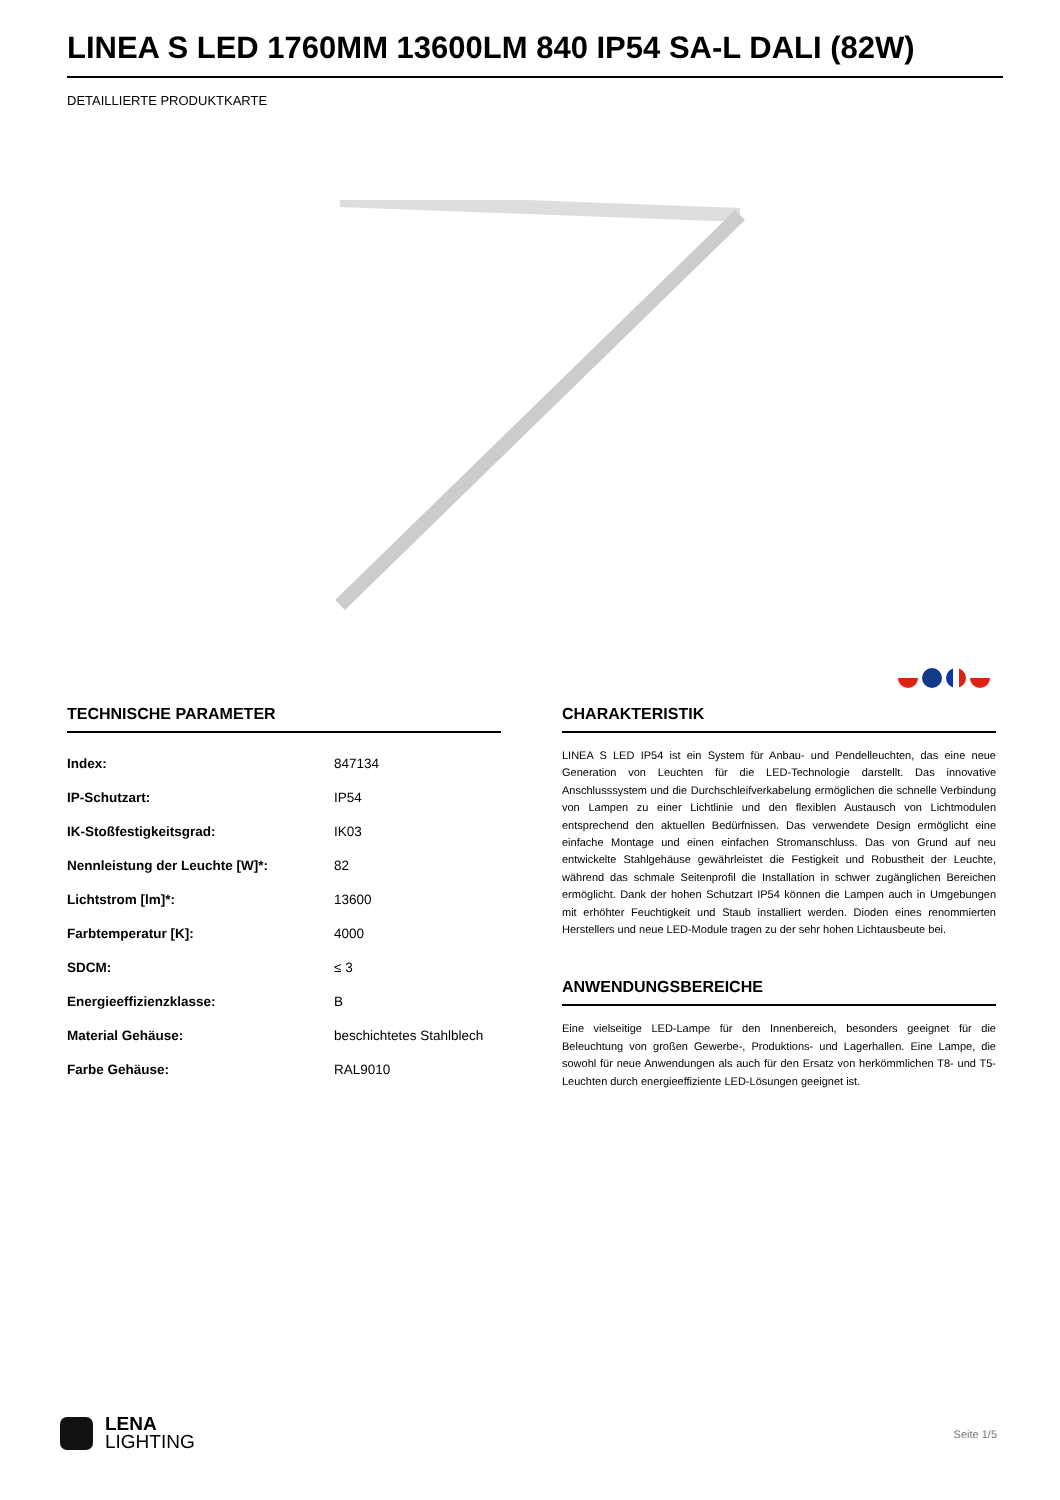LINEA S LED 1760MM 13600LM 840 IP54 SA-L DALI (82W)
DETAILLIERTE PRODUKTKARTE
TECHNISCHE PARAMETER
| Index: | 847134 |
| IP-Schutzart: | IP54 |
| IK-Stoßfestigkeitsgrad: | IK03 |
| Nennleistung der Leuchte [W]*: | 82 |
| Lichtstrom [lm]*: | 13600 |
| Farbtemperatur [K]: | 4000 |
| SDCM: | ≤ 3 |
| Energieeffizienzklasse: | B |
| Material Gehäuse: | beschichtetes Stahlblech |
| Farbe Gehäuse: | RAL9010 |
CHARAKTERISTIK
LINEA S LED IP54 ist ein System für Anbau- und Pendelleuchten, das eine neue Generation von Leuchten für die LED-Technologie darstellt. Das innovative Anschlusssystem und die Durchschleifverkabelung ermöglichen die schnelle Verbindung von Lampen zu einer Lichtlinie und den flexiblen Austausch von Lichtmodulen entsprechend den aktuellen Bedürfnissen. Das verwendete Design ermöglicht eine einfache Montage und einen einfachen Stromanschluss. Das von Grund auf neu entwickelte Stahlgehäuse gewährleistet die Festigkeit und Robustheit der Leuchte, während das schmale Seitenprofil die Installation in schwer zugänglichen Bereichen ermöglicht. Dank der hohen Schutzart IP54 können die Lampen auch in Umgebungen mit erhöhter Feuchtigkeit und Staub installiert werden. Dioden eines renommierten Herstellers und neue LED-Module tragen zu der sehr hohen Lichtausbeute bei.
ANWENDUNGSBEREICHE
Eine vielseitige LED-Lampe für den Innenbereich, besonders geeignet für die Beleuchtung von großen Gewerbe-, Produktions- und Lagerhallen. Eine Lampe, die sowohl für neue Anwendungen als auch für den Ersatz von herkömmlichen T8- und T5-Leuchten durch energieeffiziente LED-Lösungen geeignet ist.
LENA
LIGHTING
Seite 1/5